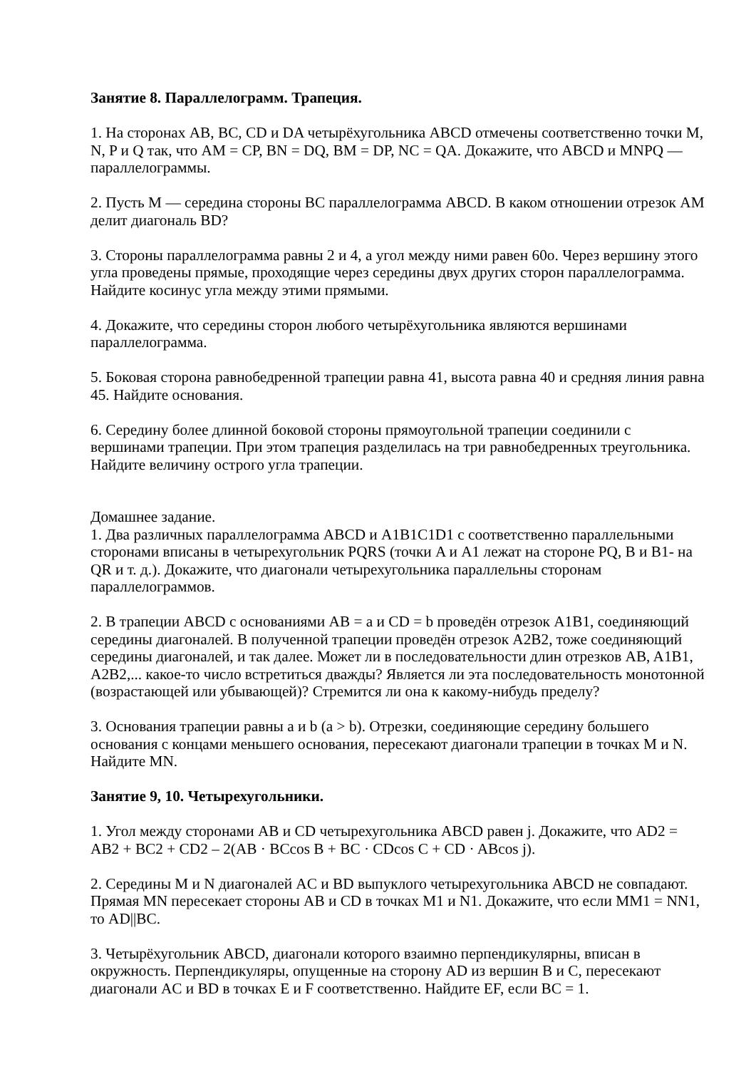Занятие 8. Параллелограмм. Трапеция.
1. На сторонах AB, BC, CD и DA четырёхугольника ABCD отмечены соответственно точки M, N, P и Q так, что AM = CP, BN = DQ, BM = DP, NC = QA. Докажите, что ABCD и MNPQ — параллелограммы.
2. Пусть M — середина стороны BC параллелограмма ABCD. В каком отношении отрезок AM делит диагональ BD?
3. Стороны параллелограмма равны 2 и 4, а угол между ними равен 60o. Через вершину этого угла проведены прямые, проходящие через середины двух других сторон параллелограмма. Найдите косинус угла между этими прямыми.
4. Докажите, что середины сторон любого четырёхугольника являются вершинами параллелограмма.
5. Боковая сторона равнобедренной трапеции равна 41, высота равна 40 и средняя линия равна 45. Найдите основания.
6. Середину более длинной боковой стороны прямоугольной трапеции соединили с вершинами трапеции. При этом трапеция разделилась на три равнобедренных треугольника. Найдите величину острого угла трапеции.
Домашнее задание.
1. Два различных параллелограмма ABCD и A1B1C1D1 с соответственно параллельными сторонами вписаны в четырехугольник PQRS (точки A и A1 лежат на стороне PQ, B и B1- на QR и т. д.). Докажите, что диагонали четырехугольника параллельны сторонам параллелограммов.
2. В трапеции ABCD с основаниями AB = a и CD = b проведён отрезок A1B1, соединяющий середины диагоналей. В полученной трапеции проведён отрезок A2B2, тоже соединяющий середины диагоналей, и так далее. Может ли в последовательности длин отрезков AB, A1B1, A2B2,... какое-то число встретиться дважды? Является ли эта последовательность монотонной (возрастающей или убывающей)? Стремится ли она к какому-нибудь пределу?
3. Основания трапеции равны a и b (a > b). Отрезки, соединяющие середину большего основания с концами меньшего основания, пересекают диагонали трапеции в точках M и N. Найдите MN.
Занятие 9, 10. Четырехугольники.
1. Угол между сторонами AB и CD четырехугольника ABCD равен j. Докажите, что AD2 = AB2 + BC2 + CD2 – 2(AB · BCcos B + BC · CDcos C + CD · ABcos j).
2. Середины M и N диагоналей AC и BD выпуклого четырехугольника ABCD не совпадают. Прямая MN пересекает стороны AB и CD в точках M1 и N1. Докажите, что если MM1 = NN1, то AD||BC.
3. Четырёхугольник ABCD, диагонали которого взаимно перпендикулярны, вписан в окружность. Перпендикуляры, опущенные на сторону AD из вершин B и C, пересекают диагонали AC и BD в точках E и F соответственно. Найдите EF, если BC = 1.